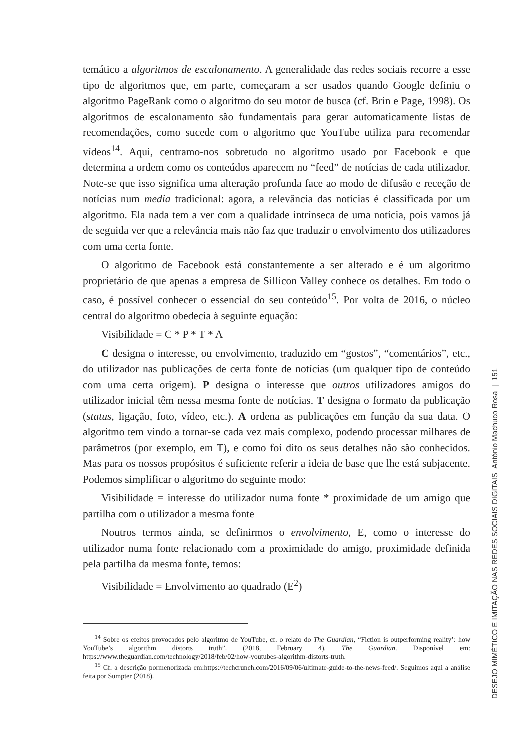temático a algoritmos de escalonamento. A generalidade das redes sociais recorre a esse tipo de algoritmos que, em parte, começaram a ser usados quando Google definiu o algoritmo PageRank como o algoritmo do seu motor de busca (cf. Brin e Page, 1998). Os algoritmos de escalonamento são fundamentais para gerar automaticamente listas de recomendações, como sucede com o algoritmo que YouTube utiliza para recomendar vídeos<sup>14</sup>. Aqui, centramo-nos sobretudo no algoritmo usado por Facebook e que determina a ordem como os conteúdos aparecem no “feed” de notícias de cada utilizador. Note-se que isso significa uma alteração profunda face ao modo de difusão e receção de notícias num media tradicional: agora, a relevância das notícias é classificada por um algoritmo. Ela nada tem a ver com a qualidade intrínseca de uma notícia, pois vamos já de seguida ver que a relevância mais não faz que traduzir o envolvimento dos utilizadores com uma certa fonte.
O algoritmo de Facebook está constantemente a ser alterado e é um algoritmo proprietário de que apenas a empresa de Sillicon Valley conhece os detalhes. Em todo o caso, é possível conhecer o essencial do seu conteúdo<sup>15</sup>. Por volta de 2016, o núcleo central do algoritmo obedecia à seguinte equação:
Visibilidade = C * P * T * A
C designa o interesse, ou envolvimento, traduzido em “gostos”, “comentários”, etc., do utilizador nas publicações de certa fonte de notícias (um qualquer tipo de conteúdo com uma certa origem). P designa o interesse que outros utilizadores amigos do utilizador inicial têm nessa mesma fonte de notícias. T designa o formato da publicação (status, ligação, foto, vídeo, etc.). A ordena as publicações em função da sua data. O algoritmo tem vindo a tornar-se cada vez mais complexo, podendo processar milhares de parâmetros (por exemplo, em T), e como foi dito os seus detalhes não são conhecidos. Mas para os nossos propósitos é suficiente referir a ideia de base que lhe está subjacente. Podemos simplificar o algoritmo do seguinte modo:
Visibilidade = interesse do utilizador numa fonte * proximidade de um amigo que partilha com o utilizador a mesma fonte
Noutros termos ainda, se definirmos o envolvimento, E, como o interesse do utilizador numa fonte relacionado com a proximidade do amigo, proximidade definida pela partilha da mesma fonte, temos:
Visibilidade = Envolvimento ao quadrado (E<sup>2</sup>)
<sup>14</sup> Sobre os efeitos provocados pelo algoritmo de YouTube, cf. o relato do The Guardian, “Fiction is outperforming reality’: how YouTube’s algorithm distorts truth”. (2018, February 4). The Guardian. Disponível em: https://www.theguardian.com/technology/2018/feb/02/how-youtubes-algorithm-distorts-truth.
<sup>15</sup> Cf. a descrição pormenorizada em:https://techcrunch.com/2016/09/06/ultimate-guide-to-the-news-feed/. Seguimos aqui a análise feita por Sumpter (2018).
DESEJO MIMÉTICO E IMITAÇÃO NAS REDES SOCIAIS DIGITAIS António Machuco Rosa | 151